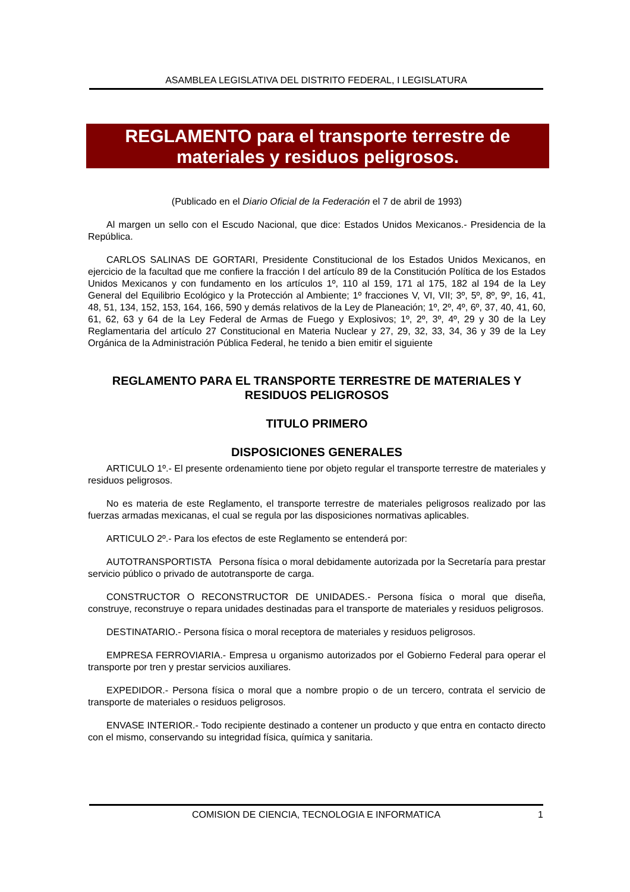ASAMBLEA LEGISLATIVA DEL DISTRITO FEDERAL, I LEGISLATURA
REGLAMENTO para el transporte terrestre de materiales y residuos peligrosos.
(Publicado en el Diario Oficial de la Federación el 7 de abril de 1993)
Al margen un sello con el Escudo Nacional, que dice: Estados Unidos Mexicanos.- Presidencia de la República.
CARLOS SALINAS DE GORTARI, Presidente Constitucional de los Estados Unidos Mexicanos, en ejercicio de la facultad que me confiere la fracción I del artículo 89 de la Constitución Política de los Estados Unidos Mexicanos y con fundamento en los artículos 1º, 110 al 159, 171 al 175, 182 al 194 de la Ley General del Equilibrio Ecológico y la Protección al Ambiente; 1º fracciones V, VI, VII; 3º, 5º, 8º, 9º, 16, 41, 48, 51, 134, 152, 153, 164, 166, 590 y demás relativos de la Ley de Planeación; 1º, 2º, 4º, 6º, 37, 40, 41, 60, 61, 62, 63 y 64 de la Ley Federal de Armas de Fuego y Explosivos; 1º, 2º, 3º, 4º, 29 y 30 de la Ley Reglamentaria del artículo 27 Constitucional en Materia Nuclear y 27, 29, 32, 33, 34, 36 y 39 de la Ley Orgánica de la Administración Pública Federal, he tenido a bien emitir el siguiente
REGLAMENTO PARA EL TRANSPORTE TERRESTRE DE MATERIALES Y RESIDUOS PELIGROSOS
TITULO PRIMERO
DISPOSICIONES GENERALES
ARTICULO 1º.- El presente ordenamiento tiene por objeto regular el transporte terrestre de materiales y residuos peligrosos.
No es materia de este Reglamento, el transporte terrestre de materiales peligrosos realizado por las fuerzas armadas mexicanas, el cual se regula por las disposiciones normativas aplicables.
ARTICULO 2º.- Para los efectos de este Reglamento se entenderá por:
AUTOTRANSPORTISTA Persona física o moral debidamente autorizada por la Secretaría para prestar servicio público o privado de autotransporte de carga.
CONSTRUCTOR O RECONSTRUCTOR DE UNIDADES.- Persona física o moral que diseña, construye, reconstruye o repara unidades destinadas para el transporte de materiales y residuos peligrosos.
DESTINATARIO.- Persona física o moral receptora de materiales y residuos peligrosos.
EMPRESA FERROVIARIA.- Empresa u organismo autorizados por el Gobierno Federal para operar el transporte por tren y prestar servicios auxiliares.
EXPEDIDOR.- Persona física o moral que a nombre propio o de un tercero, contrata el servicio de transporte de materiales o residuos peligrosos.
ENVASE INTERIOR.- Todo recipiente destinado a contener un producto y que entra en contacto directo con el mismo, conservando su integridad física, química y sanitaria.
COMISION DE CIENCIA, TECNOLOGIA E INFORMATICA 1